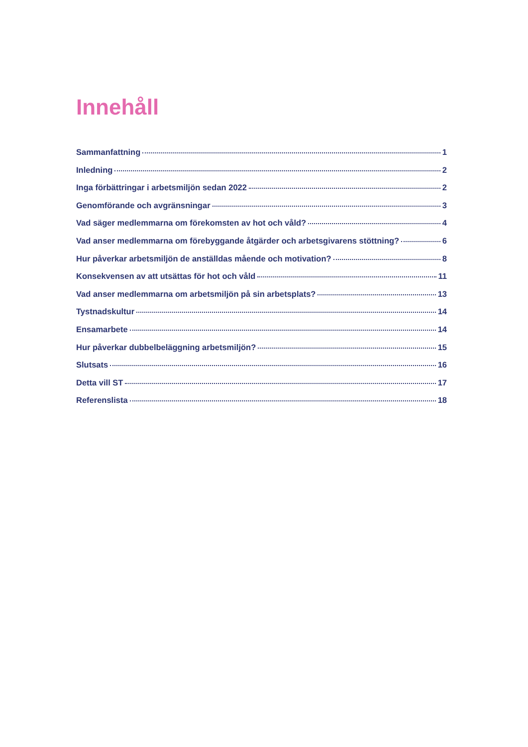Innehåll
Sammanfattning 1
Inledning 2
Inga förbättringar i arbetsmiljön sedan 2022 2
Genomförande och avgränsningar 3
Vad säger medlemmarna om förekomsten av hot och våld? 4
Vad anser medlemmarna om förebyggande åtgärder och arbetsgivarens stöttning? 6
Hur påverkar arbetsmiljön de anställdas mående och motivation? 8
Konsekvensen av att utsättas för hot och våld 11
Vad anser medlemmarna om arbetsmiljön på sin arbetsplats? 13
Tystnadskultur 14
Ensamarbete 14
Hur påverkar dubbelbeläggning arbetsmiljön? 15
Slutsats 16
Detta vill ST 17
Referenslista 18